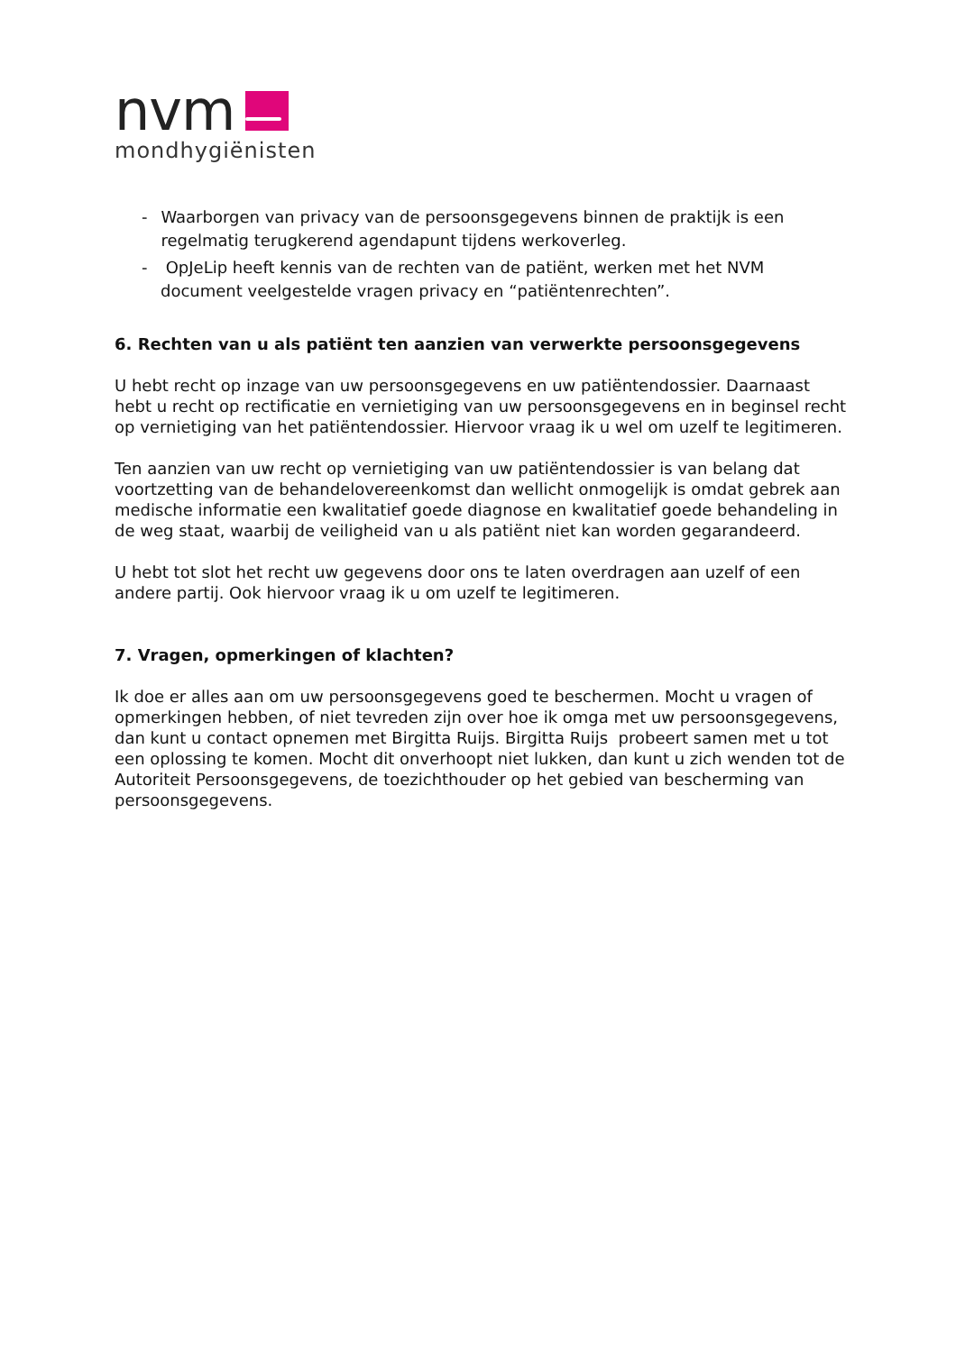nvm
mondhygiënisten
- Waarborgen van privacy van de persoonsgegevens binnen de praktijk is een regelmatig terugkerend agendapunt tijdens werkoverleg.
- OpJeLip heeft kennis van de rechten van de patiënt, werken met het NVM document veelgestelde vragen privacy en “patiëntenrechten”.
6. Rechten van u als patiënt ten aanzien van verwerkte persoonsgegevens
U hebt recht op inzage van uw persoonsgegevens en uw patiëntendossier. Daarnaast hebt u recht op rectificatie en vernietiging van uw persoonsgegevens en in beginsel recht op vernietiging van het patiëntendossier. Hiervoor vraag ik u wel om uzelf te legitimeren.
Ten aanzien van uw recht op vernietiging van uw patiëntendossier is van belang dat voortzetting van de behandelovereenkomst dan wellicht onmogelijk is omdat gebrek aan medische informatie een kwalitatief goede diagnose en kwalitatief goede behandeling in de weg staat, waarbij de veiligheid van u als patiënt niet kan worden gegarandeerd.
U hebt tot slot het recht uw gegevens door ons te laten overdragen aan uzelf of een andere partij. Ook hiervoor vraag ik u om uzelf te legitimeren.
7. Vragen, opmerkingen of klachten?
Ik doe er alles aan om uw persoonsgegevens goed te beschermen. Mocht u vragen of opmerkingen hebben, of niet tevreden zijn over hoe ik omga met uw persoonsgegevens, dan kunt u contact opnemen met Birgitta Ruijs. Birgitta Ruijs probeert samen met u tot een oplossing te komen. Mocht dit onverhoopt niet lukken, dan kunt u zich wenden tot de Autoriteit Persoonsgegevens, de toezichthouder op het gebied van bescherming van persoonsgegevens.